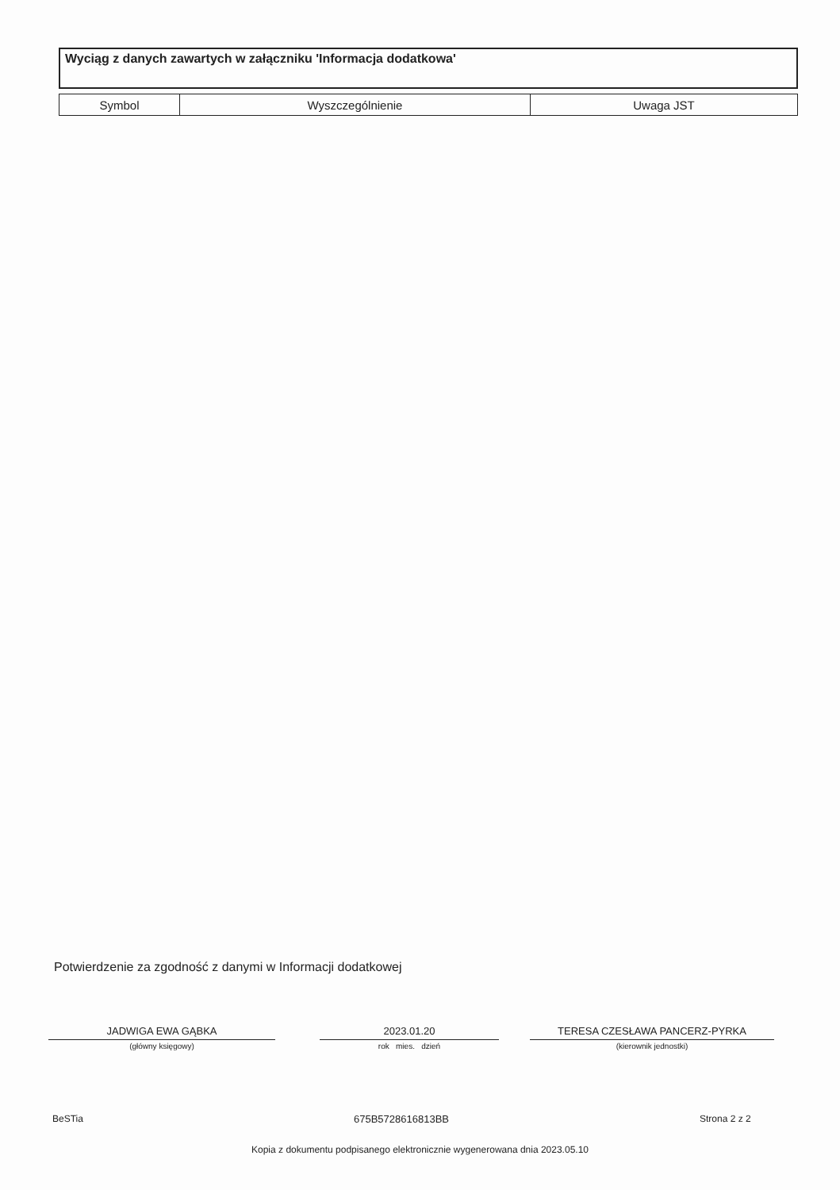Wyciąg z danych zawartych w załączniku 'Informacja dodatkowa'
| Symbol | Wyszczególnienie | Uwaga JST |
| --- | --- | --- |
Potwierdzenie za zgodność z danymi w Informacji dodatkowej
JADWIGA EWA GĄBKA
(główny księgowy)
2023.01.20
rok mies. dzień
TERESA CZESŁAWA PANCERZ-PYRKA
(kierownik jednostki)
BeSTia 675B5728616813BB Strona 2 z 2
Kopia z dokumentu podpisanego elektronicznie wygenerowana dnia 2023.05.10